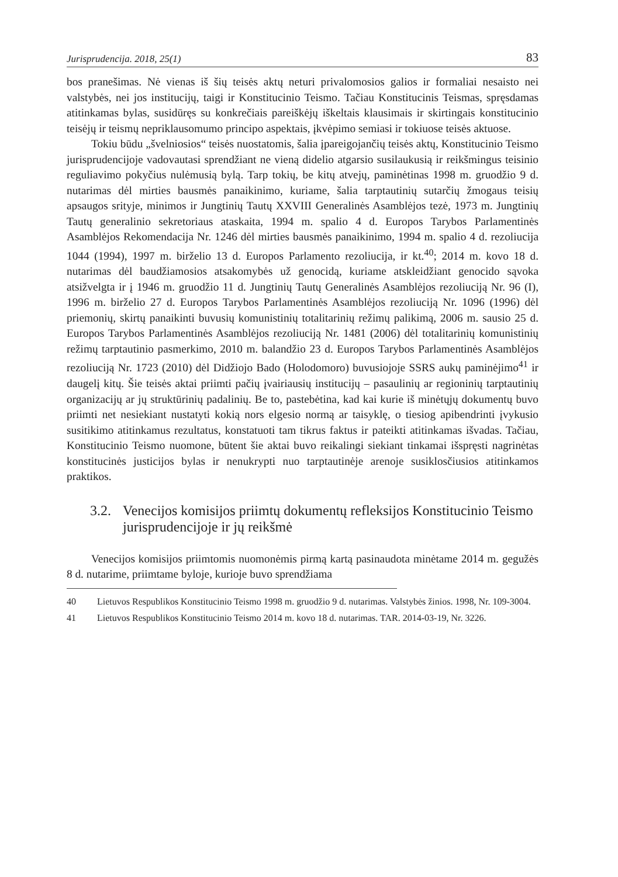Jurisprudencija. 2018, 25(1) 83
bos pranešimas. Nė vienas iš šių teisės aktų neturi privalomosios galios ir formaliai nesaisto nei valstybės, nei jos institucijų, taigi ir Konstitucinio Teismo. Tačiau Konstitucinis Teismas, spręsdamas atitinkamas bylas, susidūręs su konkrečiais pareiškėjų iškeltais klausimais ir skirtingais konstitucinio teisėjų ir teismų nepriklausomumo principo aspektais, įkvėpimo semiasi ir tokiuose teisės aktuose.
Tokiu būdu „švelniosios“ teisės nuostatomis, šalia įpareigojančių teisės aktų, Konstitucinio Teismo jurisprudencijoje vadovautasi sprendžiant ne vieną didelio atgarsio susilaukusią ir reikšmingus teisinio reguliavimo pokyčius nulėmusią bylą. Tarp tokių, be kitų atvejų, paminėtinas 1998 m. gruodžio 9 d. nutarimas dėl mirties bausmės panaikinimo, kuriame, šalia tarptautinių sutarčių žmogaus teisių apsaugos srityje, minimos ir Jungtinių Tautų XXVIII Generalinės Asamblėjos tezė, 1973 m. Jungtinių Tautų generalinio sekretoriaus ataskaita, 1994 m. spalio 4 d. Europos Tarybos Parlamentinės Asamblėjos Rekomendacija Nr. 1246 dėl mirties bausmės panaikinimo, 1994 m. spalio 4 d. rezoliucija 1044 (1994), 1997 m. birželio 13 d. Europos Parlamento rezoliucija, ir kt.<sup>40</sup>; 2014 m. kovo 18 d. nutarimas dėl baudžiamosios atsakomybės už genocidą, kuriame atskleidžiant genocido sąvoka atsižvelgta ir į 1946 m. gruodžio 11 d. Jungtinių Tautų Generalinės Asamblėjos rezoliuciją Nr. 96 (I), 1996 m. birželio 27 d. Europos Tarybos Parlamentinės Asamblėjos rezoliuciją Nr. 1096 (1996) dėl priemonių, skirtų panaikinti buvusių komunistinių totalitarinių režimų palikimą, 2006 m. sausio 25 d. Europos Tarybos Parlamentinės Asamblėjos rezoliuciją Nr. 1481 (2006) dėl totalitarinių komunistinių režimų tarptautinio pasmerkimo, 2010 m. balandžio 23 d. Europos Tarybos Parlamentinės Asamblėjos rezoliuciją Nr. 1723 (2010) dėl Didžiojo Bado (Holodomoro) buvusiojoje SSRS aukų paminėjimo<sup>41</sup> ir daugelį kitų. Šie teisės aktai priimti pačių įvairiausių institucijų – pasaulinių ar regioninių tarptautinių organizacijų ar jų struktūrinių padalinių. Be to, pastebėtina, kad kai kurie iš minėtųjų dokumentų buvo priimti net nesiekiant nustatyti kokią nors elgesio normą ar taisyklę, o tiesiog apibendrinti įvykusio susitikimo atitinkamus rezultatus, konstatuoti tam tikrus faktus ir pateikti atitinkamas išvadas. Tačiau, Konstitucinio Teismo nuomone, būtent šie aktai buvo reikalingi siekiant tinkamai išspręsti nagrinėtas konstitucinės justicijos bylas ir nenukrypti nuo tarptautinėje arenoje susiklosčiusios atitinkamos praktikos.
3.2. Venecijos komisijos priimtų dokumentų refleksijos Konstitucinio Teismo jurisprudencijoje ir jų reikšmė
Venecijos komisijos priimtomis nuomonėmis pirmą kartą pasinaudota minėtame 2014 m. gegužės 8 d. nutarime, priimtame byloje, kurioje buvo sprendžiama
40 Lietuvos Respublikos Konstitucinio Teismo 1998 m. gruodžio 9 d. nutarimas. Valstybės žinios. 1998, Nr. 109-3004.
41 Lietuvos Respublikos Konstitucinio Teismo 2014 m. kovo 18 d. nutarimas. TAR. 2014-03-19, Nr. 3226.